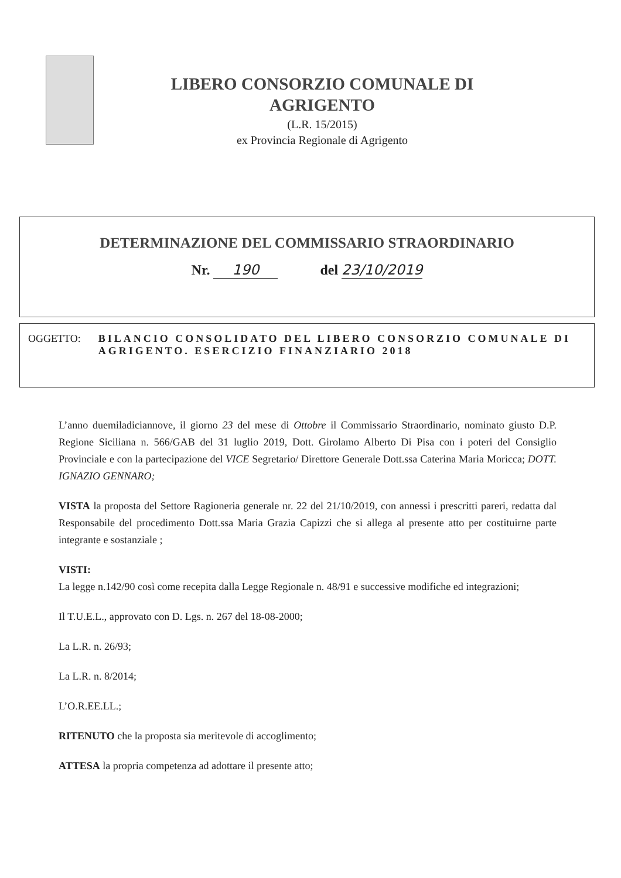LIBERO CONSORZIO COMUNALE DI
AGRIGENTO
(L.R. 15/2015)
ex Provincia Regionale di Agrigento
DETERMINAZIONE DEL COMMISSARIO STRAORDINARIO
Nr. 190 del 23/10/2019
OGGETTO: BILANCIO CONSOLIDATO DEL LIBERO CONSORZIO COMUNALE DI AGRIGENTO. ESERCIZIO FINANZIARIO 2018
L’anno duemiladiciannove, il giorno 23 del mese di Ottobre il Commissario Straordinario, nominato giusto D.P. Regione Siciliana n. 566/GAB del 31 luglio 2019, Dott. Girolamo Alberto Di Pisa con i poteri del Consiglio Provinciale e con la partecipazione del VICE Segretario/ Direttore Generale Dott.ssa Caterina Maria Moricca; DOTT. IGNAZIO GENNARO;
VISTA la proposta del Settore Ragioneria generale nr. 22 del 21/10/2019, con annessi i prescritti pareri, redatta dal Responsabile del procedimento Dott.ssa Maria Grazia Capizzi che si allega al presente atto per costituirne parte integrante e sostanziale ;
VISTI:
La legge n.142/90 così come recepita dalla Legge Regionale n. 48/91 e successive modifiche ed integrazioni;
Il T.U.E.L., approvato con D. Lgs. n. 267 del 18-08-2000;
La L.R. n. 26/93;
La L.R. n. 8/2014;
L’O.R.EE.LL.;
RITENUTO che la proposta sia meritevole di accoglimento;
ATTESA la propria competenza ad adottare il presente atto;